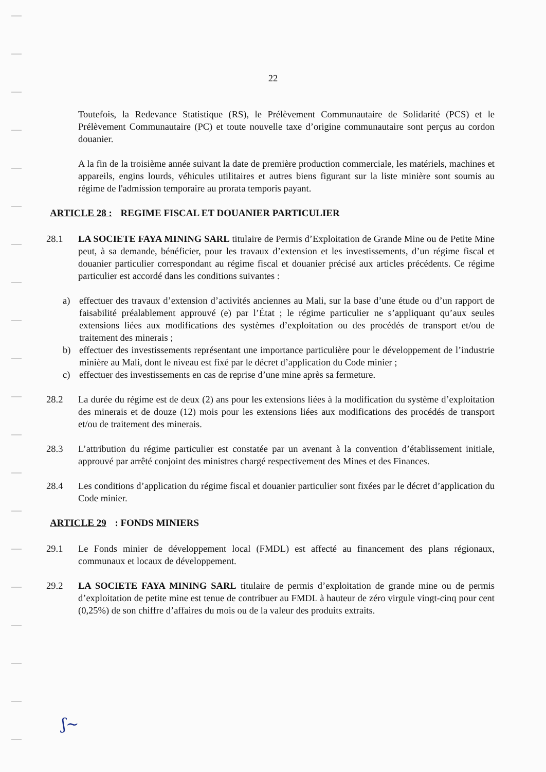22
Toutefois, la Redevance Statistique (RS), le Prélèvement Communautaire de Solidarité (PCS) et le Prélèvement Communautaire (PC) et toute nouvelle taxe d’origine communautaire sont perçus au cordon douanier.
A la fin de la troisième année suivant la date de première production commerciale, les matériels, machines et appareils, engins lourds, véhicules utilitaires et autres biens figurant sur la liste minière sont soumis au régime de l'admission temporaire au prorata temporis payant.
ARTICLE 28 : REGIME FISCAL ET DOUANIER PARTICULIER
28.1 LA SOCIETE FAYA MINING SARL titulaire de Permis d’Exploitation de Grande Mine ou de Petite Mine peut, à sa demande, bénéficier, pour les travaux d’extension et les investissements, d’un régime fiscal et douanier particulier correspondant au régime fiscal et douanier précisé aux articles précédents. Ce régime particulier est accordé dans les conditions suivantes :
a) effectuer des travaux d’extension d’activités anciennes au Mali, sur la base d’une étude ou d’un rapport de faisabilité préalablement approuvé (e) par l’État ; le régime particulier ne s’appliquant qu’aux seules extensions liées aux modifications des systèmes d’exploitation ou des procédés de transport et/ou de traitement des minerais ;
b) effectuer des investissements représentant une importance particulière pour le développement de l’industrie minière au Mali, dont le niveau est fixé par le décret d’application du Code minier ;
c) effectuer des investissements en cas de reprise d’une mine après sa fermeture.
28.2 La durée du régime est de deux (2) ans pour les extensions liées à la modification du système d’exploitation des minerais et de douze (12) mois pour les extensions liées aux modifications des procédés de transport et/ou de traitement des minerais.
28.3 L’attribution du régime particulier est constatée par un avenant à la convention d’établissement initiale, approuvé par arrêté conjoint des ministres chargé respectivement des Mines et des Finances.
28.4 Les conditions d’application du régime fiscal et douanier particulier sont fixées par le décret d’application du Code minier.
ARTICLE 29 : FONDS MINIERS
29.1 Le Fonds minier de développement local (FMDL) est affecté au financement des plans régionaux, communaux et locaux de développement.
29.2 LA SOCIETE FAYA MINING SARL titulaire de permis d’exploitation de grande mine ou de permis d’exploitation de petite mine est tenue de contribuer au FMDL à hauteur de zéro virgule vingt-cinq pour cent (0,25%) de son chiffre d’affaires du mois ou de la valeur des produits extraits.
ʃ~